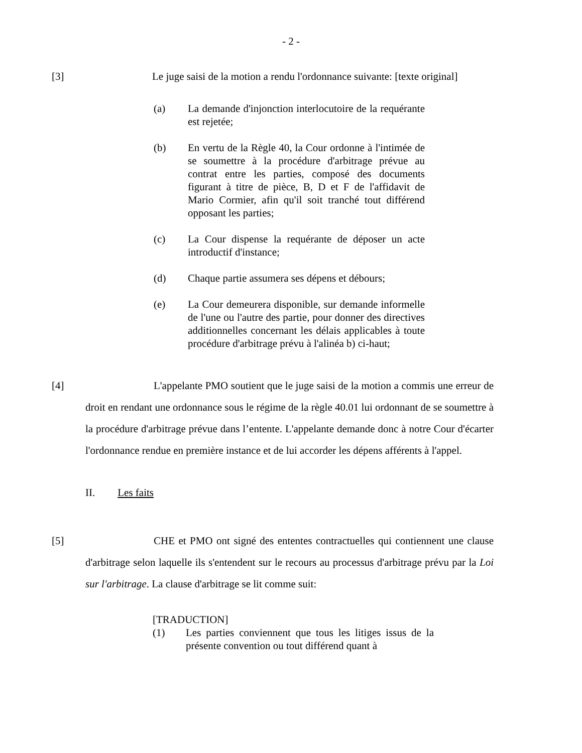- 2 -
[3] Le juge saisi de la motion a rendu l'ordonnance suivante: [texte original]
(a) La demande d'injonction interlocutoire de la requérante est rejetée;
(b) En vertu de la Règle 40, la Cour ordonne à l'intimée de se soumettre à la procédure d'arbitrage prévue au contrat entre les parties, composé des documents figurant à titre de pièce, B, D et F de l'affidavit de Mario Cormier, afin qu'il soit tranché tout différend opposant les parties;
(c) La Cour dispense la requérante de déposer un acte introductif d'instance;
(d) Chaque partie assumera ses dépens et débours;
(e) La Cour demeurera disponible, sur demande informelle de l'une ou l'autre des partie, pour donner des directives additionnelles concernant les délais applicables à toute procédure d'arbitrage prévu à l'alinéa b) ci-haut;
[4]
L'appelante PMO soutient que le juge saisi de la motion a commis une erreur de droit en rendant une ordonnance sous le régime de la règle 40.01 lui ordonnant de se soumettre à la procédure d'arbitrage prévue dans l’entente. L'appelante demande donc à notre Cour d'écarter l'ordonnance rendue en première instance et de lui accorder les dépens afférents à l'appel.
II. Les faits
[5]
CHE et PMO ont signé des ententes contractuelles qui contiennent une clause d'arbitrage selon laquelle ils s'entendent sur le recours au processus d'arbitrage prévu par la Loi sur l'arbitrage. La clause d'arbitrage se lit comme suit:
[TRADUCTION]
(1) Les parties conviennent que tous les litiges issus de la présente convention ou tout différend quant à